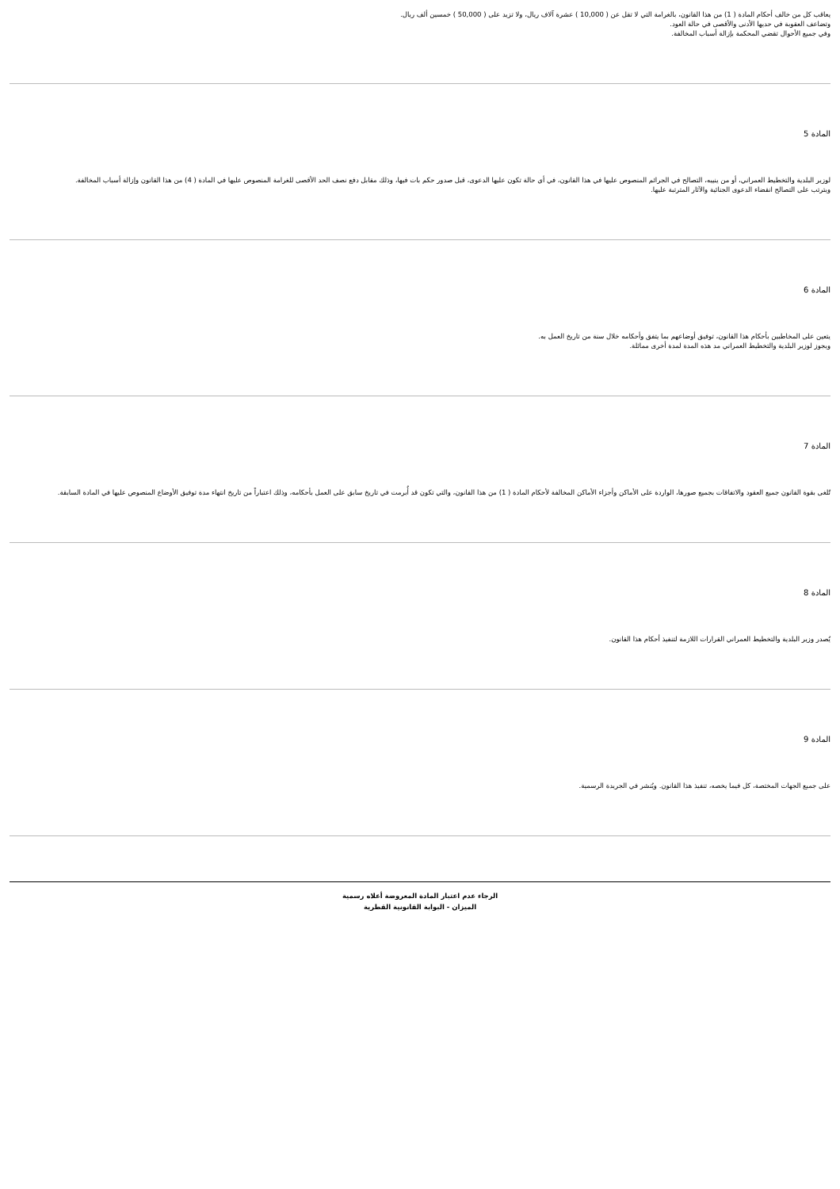يعاقب كل من خالف أحكام المادة ( 1) من هذا القانون، بالغرامة التي لا تقل عن ( 10,000 ) عشرة آلاف ريال، ولا تزيد على ( 50,000 ) خمسين ألف ريال.
وتضاعف العقوبة في حديها الأدنى والأقصى في حالة العود.
وفي جميع الأحوال تقضي المحكمة بإزالة أسباب المخالفة.
المادة 5
لوزير البلدية والتخطيط العمراني، أو من ينيبه، التصالح في الجرائم المنصوص عليها في هذا القانون، في أي حالة تكون عليها الدعوى، قبل صدور حكم بات فيها، وذلك مقابل دفع نصف الحد الأقصى للغرامة المنصوص عليها في المادة ( 4) من هذا القانون وإزالة أسباب المخالفة.
ويترتب على التصالح انقضاء الدعوى الجنائية والآثار المترتبة عليها.
المادة 6
يتعين على المخاطبين بأحكام هذا القانون، توفيق أوضاعهم بما يتفق وأحكامه خلال سنة من تاريخ العمل به.
ويجوز لوزير البلدية والتخطيط العمراني مد هذه المدة لمدة أخرى مماثلة.
المادة 7
تُلغى بقوة القانون جميع العقود والاتفاقات بجميع صورها، الواردة على الأماكن وأجزاء الأماكن المخالفة لأحكام المادة ( 1) من هذا القانون، والتي تكون قد أُبرمت في تاريخ سابق على العمل بأحكامه، وذلك اعتباراً من تاريخ انتهاء مدة توفيق الأوضاع المنصوص عليها في المادة السابقة.
المادة 8
يُصدر وزير البلدية والتخطيط العمراني القرارات اللازمة لتنفيذ أحكام هذا القانون.
المادة 9
على جميع الجهات المختصة، كل فيما يخصه، تنفيذ هذا القانون. ويُنشر في الجريدة الرسمية.
الرجاء عدم اعتبار المادة المعروضة أعلاه رسمية
الميزان - البوابة القانونية القطرية